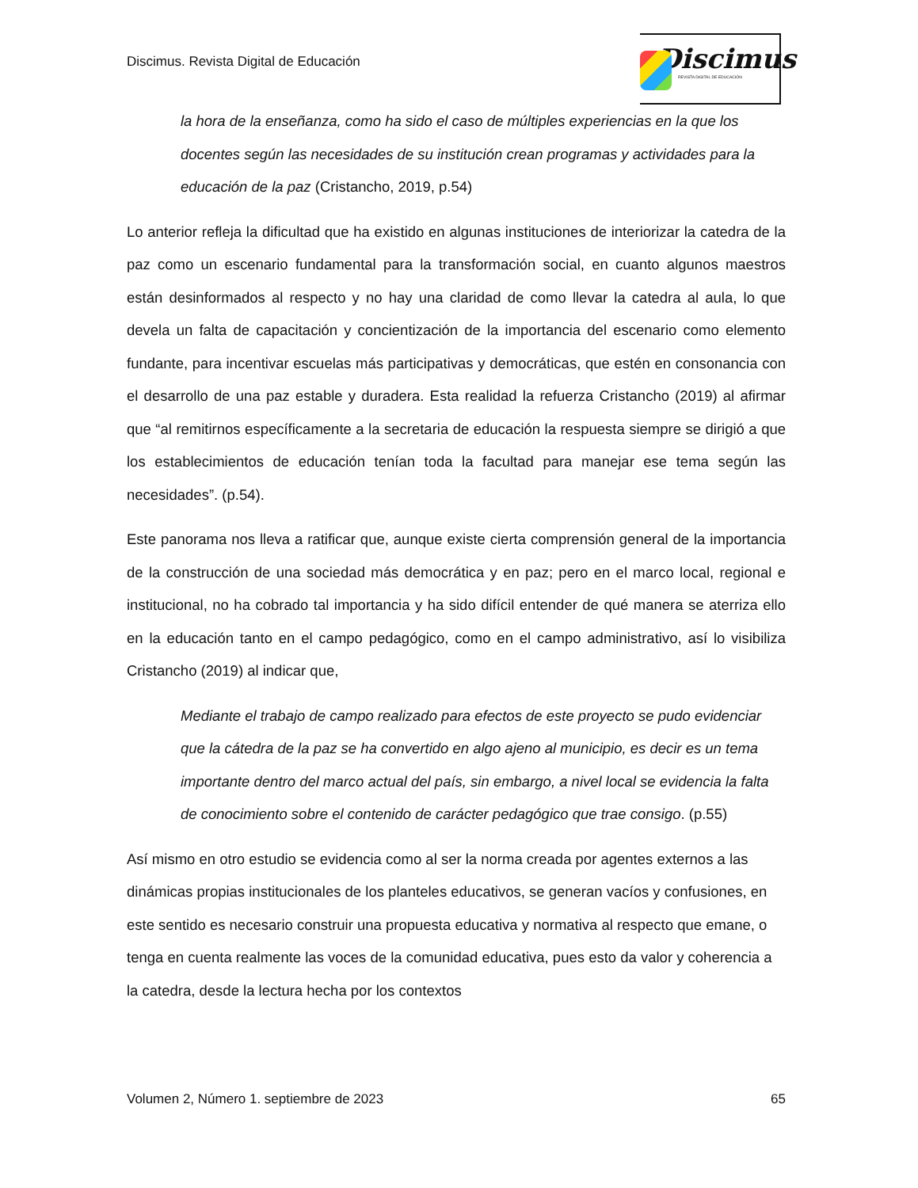Discimus. Revista Digital de Educación
Discimus
REVISTA DIGITAL DE EDUCACIÓN
la hora de la enseñanza, como ha sido el caso de múltiples experiencias en la que los docentes según las necesidades de su institución crean programas y actividades para la educación de la paz (Cristancho, 2019, p.54)
Lo anterior refleja la dificultad que ha existido en algunas instituciones de interiorizar la catedra de la paz como un escenario fundamental para la transformación social, en cuanto algunos maestros están desinformados al respecto y no hay una claridad de como llevar la catedra al aula, lo que devela un falta de capacitación y concientización de la importancia del escenario como elemento fundante, para incentivar escuelas más participativas y democráticas, que estén en consonancia con el desarrollo de una paz estable y duradera. Esta realidad la refuerza Cristancho (2019) al afirmar que “al remitirnos específicamente a la secretaria de educación la respuesta siempre se dirigió a que los establecimientos de educación tenían toda la facultad para manejar ese tema según las necesidades”. (p.54).
Este panorama nos lleva a ratificar que, aunque existe cierta comprensión general de la importancia de la construcción de una sociedad más democrática y en paz; pero en el marco local, regional e institucional, no ha cobrado tal importancia y ha sido difícil entender de qué manera se aterriza ello en la educación tanto en el campo pedagógico, como en el campo administrativo, así lo visibiliza Cristancho (2019) al indicar que,
Mediante el trabajo de campo realizado para efectos de este proyecto se pudo evidenciar que la cátedra de la paz se ha convertido en algo ajeno al municipio, es decir es un tema importante dentro del marco actual del país, sin embargo, a nivel local se evidencia la falta de conocimiento sobre el contenido de carácter pedagógico que trae consigo. (p.55)
Así mismo en otro estudio se evidencia como al ser la norma creada por agentes externos a las dinámicas propias institucionales de los planteles educativos, se generan vacíos y confusiones, en este sentido es necesario construir una propuesta educativa y normativa al respecto que emane, o tenga en cuenta realmente las voces de la comunidad educativa, pues esto da valor y coherencia a la catedra, desde la lectura hecha por los contextos
Volumen 2, Número 1. septiembre de 2023 65